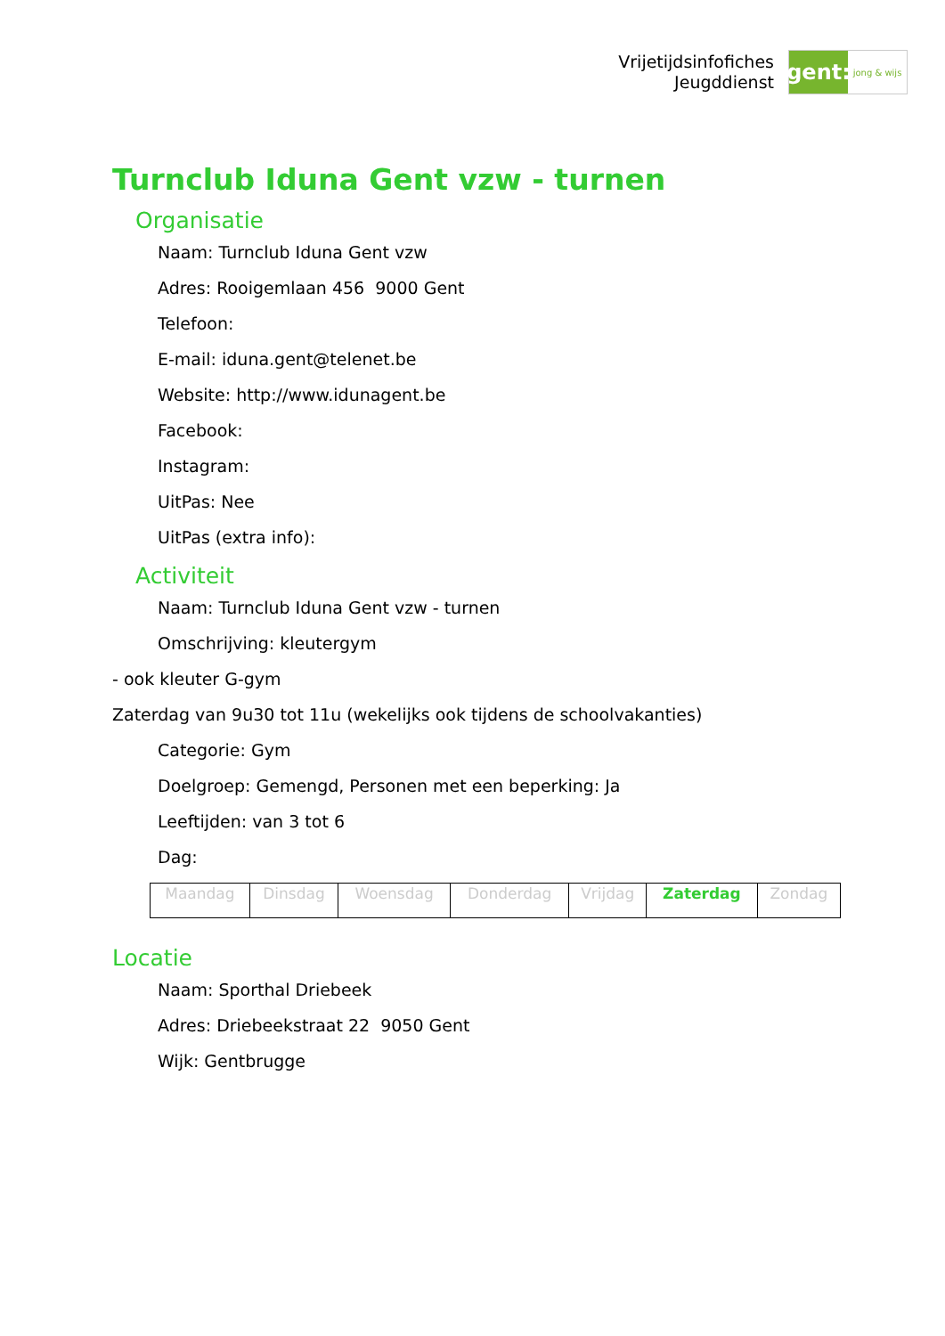Vrijetijdsinfofiches
Jeugddienst
gent:
jong & wijs
Turnclub Iduna Gent vzw - turnen
Organisatie
Naam: Turnclub Iduna Gent vzw
Adres: Rooigemlaan 456 9000 Gent
Telefoon:
E-mail: iduna.gent@telenet.be
Website: http://www.idunagent.be
Facebook:
Instagram:
UitPas: Nee
UitPas (extra info):
Activiteit
Naam: Turnclub Iduna Gent vzw - turnen
Omschrijving: kleutergym
- ook kleuter G-gym
Zaterdag van 9u30 tot 11u (wekelijks ook tijdens de schoolvakanties)
Categorie: Gym
Doelgroep: Gemengd, Personen met een beperking: Ja
Leeftijden: van 3 tot 6
Dag:
| Maandag | Dinsdag | Woensdag | Donderdag | Vrijdag | Zaterdag | Zondag |
Locatie
Naam: Sporthal Driebeek
Adres: Driebeekstraat 22 9050 Gent
Wijk: Gentbrugge